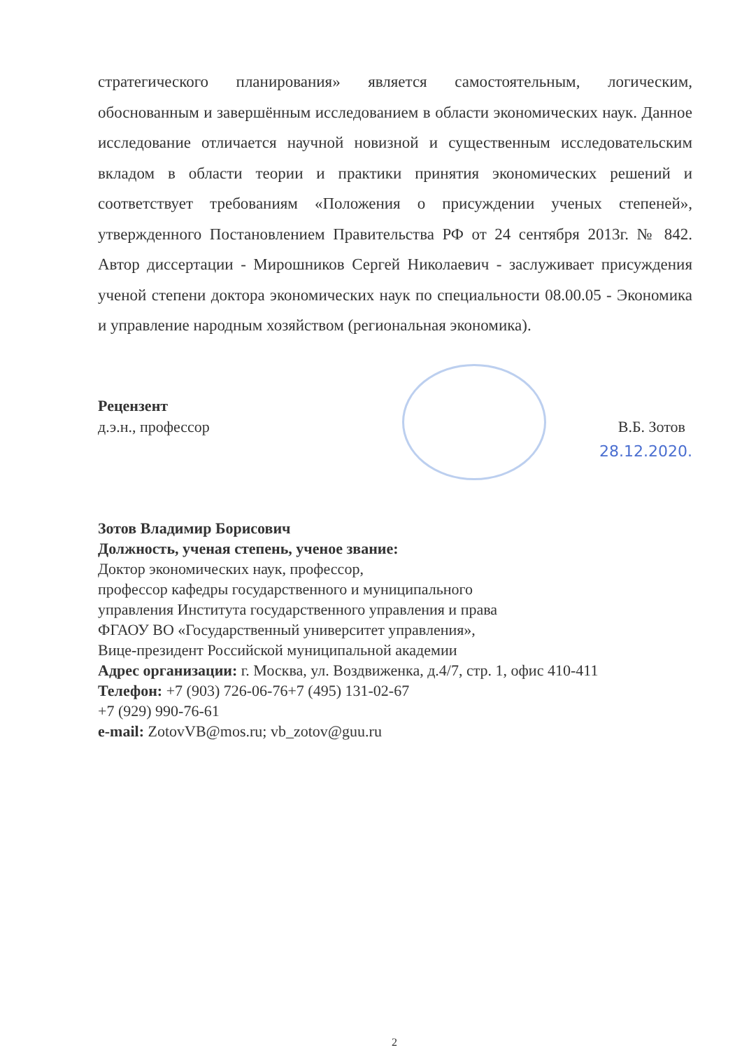стратегического планирования» является самостоятельным, логическим, обоснованным и завершённым исследованием в области экономических наук. Данное исследование отличается научной новизной и существенным исследовательским вкладом в области теории и практики принятия экономических решений и соответствует требованиям «Положения о присуждении ученых степеней», утвержденного Постановлением Правительства РФ от 24 сентября 2013г. № 842. Автор диссертации - Мирошников Сергей Николаевич - заслуживает присуждения ученой степени доктора экономических наук по специальности 08.00.05 - Экономика и управление народным хозяйством (региональная экономика).
Рецензент
д.э.н., профессор В.Б. Зотов
28.12.2020.
Зотов Владимир Борисович
Должность, ученая степень, ученое звание:
Доктор экономических наук, профессор,
профессор кафедры государственного и муниципального
управления Института государственного управления и права
ФГАОУ ВО «Государственный университет управления»,
Вице-президент Российской муниципальной академии
Адрес организации: г. Москва, ул. Воздвиженка, д.4/7, стр. 1, офис 410-411
Телефон: +7 (903) 726-06-76+7 (495) 131-02-67
+7 (929) 990-76-61
e-mail: ZotovVB@mos.ru; vb_zotov@guu.ru
2